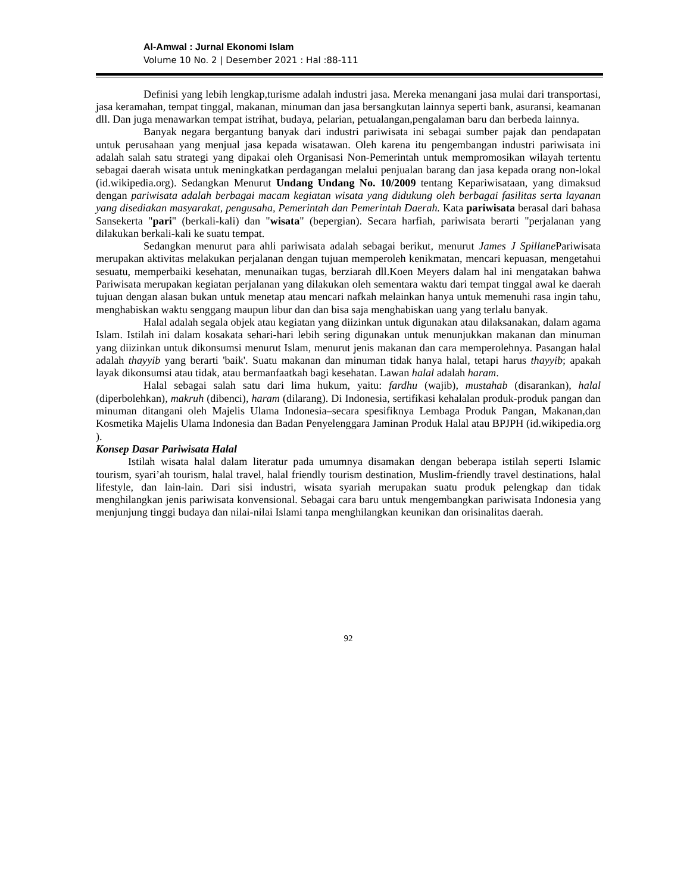Al-Amwal : Jurnal Ekonomi Islam
Volume 10 No. 2 | Desember 2021 : Hal :88-111
Definisi yang lebih lengkap,turisme adalah industri jasa. Mereka menangani jasa mulai dari transportasi, jasa keramahan, tempat tinggal, makanan, minuman dan jasa bersangkutan lainnya seperti bank, asuransi, keamanan dll. Dan juga menawarkan tempat istrihat, budaya, pelarian, petualangan,pengalaman baru dan berbeda lainnya.
Banyak negara bergantung banyak dari industri pariwisata ini sebagai sumber pajak dan pendapatan untuk perusahaan yang menjual jasa kepada wisatawan. Oleh karena itu pengembangan industri pariwisata ini adalah salah satu strategi yang dipakai oleh Organisasi Non-Pemerintah untuk mempromosikan wilayah tertentu sebagai daerah wisata untuk meningkatkan perdagangan melalui penjualan barang dan jasa kepada orang non-lokal (id.wikipedia.org). Sedangkan Menurut Undang Undang No. 10/2009 tentang Kepariwisataan, yang dimaksud dengan pariwisata adalah berbagai macam kegiatan wisata yang didukung oleh berbagai fasilitas serta layanan yang disediakan masyarakat, pengusaha, Pemerintah dan Pemerintah Daerah. Kata pariwisata berasal dari bahasa Sansekerta "pari" (berkali-kali) dan "wisata" (bepergian). Secara harfiah, pariwisata berarti "perjalanan yang dilakukan berkali-kali ke suatu tempat.
Sedangkan menurut para ahli pariwisata adalah sebagai berikut, menurut James J Spillane Pariwisata merupakan aktivitas melakukan perjalanan dengan tujuan memperoleh kenikmatan, mencari kepuasan, mengetahui sesuatu, memperbaiki kesehatan, menunaikan tugas, berziarah dll.Koen Meyers dalam hal ini mengatakan bahwa Pariwisata merupakan kegiatan perjalanan yang dilakukan oleh sementara waktu dari tempat tinggal awal ke daerah tujuan dengan alasan bukan untuk menetap atau mencari nafkah melainkan hanya untuk memenuhi rasa ingin tahu, menghabiskan waktu senggang maupun libur dan dan bisa saja menghabiskan uang yang terlalu banyak.
Halal adalah segala objek atau kegiatan yang diizinkan untuk digunakan atau dilaksanakan, dalam agama Islam. Istilah ini dalam kosakata sehari-hari lebih sering digunakan untuk menunjukkan makanan dan minuman yang diizinkan untuk dikonsumsi menurut Islam, menurut jenis makanan dan cara memperolehnya. Pasangan halal adalah thayyib yang berarti 'baik'. Suatu makanan dan minuman tidak hanya halal, tetapi harus thayyib; apakah layak dikonsumsi atau tidak, atau bermanfaatkah bagi kesehatan. Lawan halal adalah haram.
Halal sebagai salah satu dari lima hukum, yaitu: fardhu (wajib), mustahab (disarankan), halal (diperbolehkan), makruh (dibenci), haram (dilarang). Di Indonesia, sertifikasi kehalalan produk-produk pangan dan minuman ditangani oleh Majelis Ulama Indonesia–secara spesifiknya Lembaga Produk Pangan, Makanan,dan Kosmetika Majelis Ulama Indonesia dan Badan Penyelenggara Jaminan Produk Halal atau BPJPH (id.wikipedia.org ).
Konsep Dasar Pariwisata Halal
Istilah wisata halal dalam literatur pada umumnya disamakan dengan beberapa istilah seperti Islamic tourism, syari’ah tourism, halal travel, halal friendly tourism destination, Muslim-friendly travel destinations, halal lifestyle, dan lain-lain. Dari sisi industri, wisata syariah merupakan suatu produk pelengkap dan tidak menghilangkan jenis pariwisata konvensional. Sebagai cara baru untuk mengembangkan pariwisata Indonesia yang menjunjung tinggi budaya dan nilai-nilai Islami tanpa menghilangkan keunikan dan orisinalitas daerah.
92